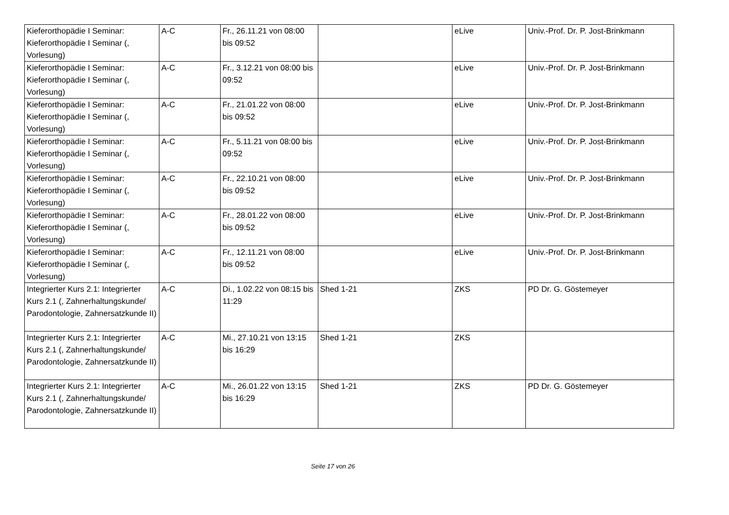| Kieferorthopädie I Seminar: Kieferorthopädie I Seminar (, Vorlesung) | A-C | Fr., 26.11.21 von 08:00 bis 09:52 | | eLive | Univ.-Prof. Dr. P. Jost-Brinkmann |
| Kieferorthopädie I Seminar: Kieferorthopädie I Seminar (, Vorlesung) | A-C | Fr., 3.12.21 von 08:00 bis 09:52 | | eLive | Univ.-Prof. Dr. P. Jost-Brinkmann |
| Kieferorthopädie I Seminar: Kieferorthopädie I Seminar (, Vorlesung) | A-C | Fr., 21.01.22 von 08:00 bis 09:52 | | eLive | Univ.-Prof. Dr. P. Jost-Brinkmann |
| Kieferorthopädie I Seminar: Kieferorthopädie I Seminar (, Vorlesung) | A-C | Fr., 5.11.21 von 08:00 bis 09:52 | | eLive | Univ.-Prof. Dr. P. Jost-Brinkmann |
| Kieferorthopädie I Seminar: Kieferorthopädie I Seminar (, Vorlesung) | A-C | Fr., 22.10.21 von 08:00 bis 09:52 | | eLive | Univ.-Prof. Dr. P. Jost-Brinkmann |
| Kieferorthopädie I Seminar: Kieferorthopädie I Seminar (, Vorlesung) | A-C | Fr., 28.01.22 von 08:00 bis 09:52 | | eLive | Univ.-Prof. Dr. P. Jost-Brinkmann |
| Kieferorthopädie I Seminar: Kieferorthopädie I Seminar (, Vorlesung) | A-C | Fr., 12.11.21 von 08:00 bis 09:52 | | eLive | Univ.-Prof. Dr. P. Jost-Brinkmann |
| Integrierter Kurs 2.1: Integrierter Kurs 2.1 (, Zahnerhaltungskunde/ Parodontologie, Zahnersatzkunde II) | A-C | Di., 1.02.22 von 08:15 bis 11:29 | Shed 1-21 | ZKS | PD Dr. G. Göstemeyer |
| Integrierter Kurs 2.1: Integrierter Kurs 2.1 (, Zahnerhaltungskunde/ Parodontologie, Zahnersatzkunde II) | A-C | Mi., 27.10.21 von 13:15 bis 16:29 | Shed 1-21 | ZKS | |
| Integrierter Kurs 2.1: Integrierter Kurs 2.1 (, Zahnerhaltungskunde/ Parodontologie, Zahnersatzkunde II) | A-C | Mi., 26.01.22 von 13:15 bis 16:29 | Shed 1-21 | ZKS | PD Dr. G. Göstemeyer |
Seite 17 von 26